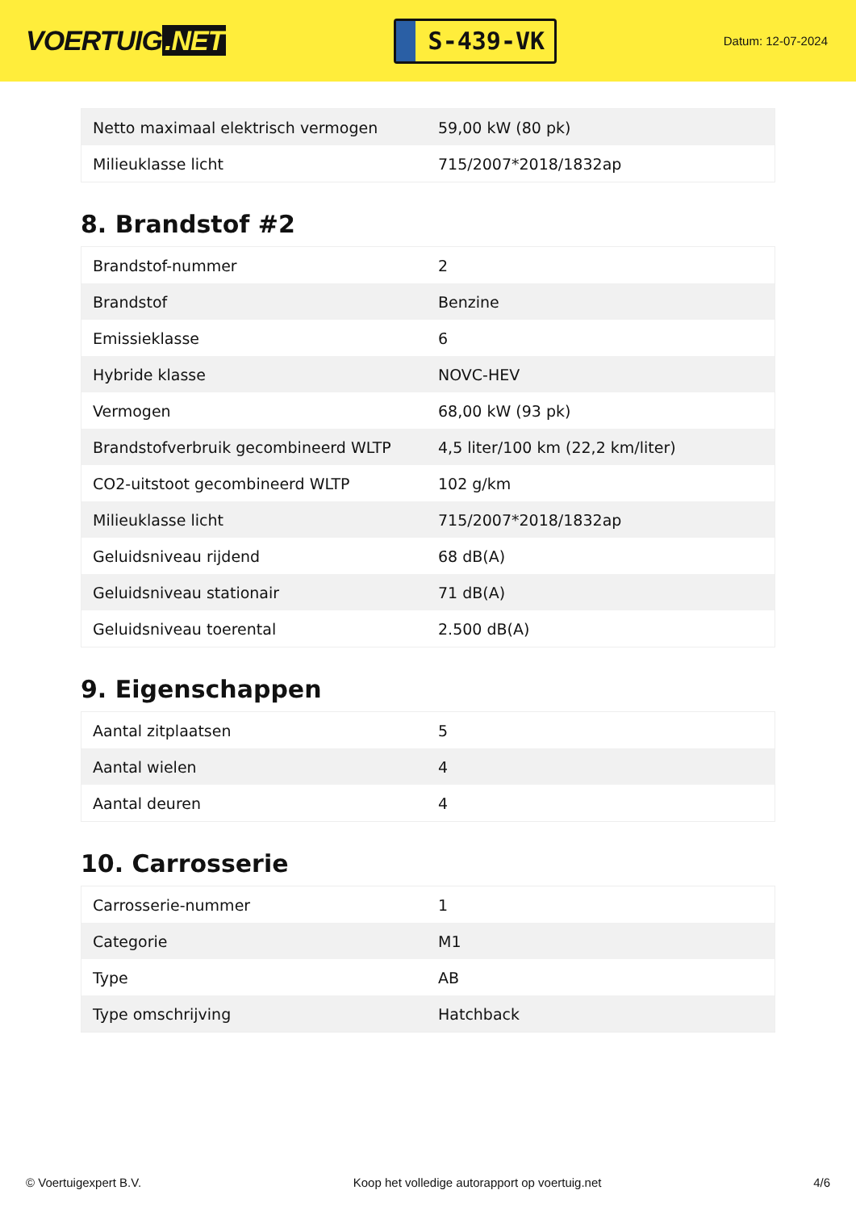VOERTUIG.NET
S-439-VK
Datum: 12-07-2024
| Netto maximaal elektrisch vermogen | 59,00 kW (80 pk) |
| Milieuklasse licht | 715/2007*2018/1832ap |
8. Brandstof #2
| Brandstof-nummer | 2 |
| Brandstof | Benzine |
| Emissieklasse | 6 |
| Hybride klasse | NOVC-HEV |
| Vermogen | 68,00 kW (93 pk) |
| Brandstofverbruik gecombineerd WLTP | 4,5 liter/100 km (22,2 km/liter) |
| CO2-uitstoot gecombineerd WLTP | 102 g/km |
| Milieuklasse licht | 715/2007*2018/1832ap |
| Geluidsniveau rijdend | 68 dB(A) |
| Geluidsniveau stationair | 71 dB(A) |
| Geluidsniveau toerental | 2.500 dB(A) |
9. Eigenschappen
| Aantal zitplaatsen | 5 |
| Aantal wielen | 4 |
| Aantal deuren | 4 |
10. Carrosserie
| Carrosserie-nummer | 1 |
| Categorie | M1 |
| Type | AB |
| Type omschrijving | Hatchback |
© Voertuigexpert B.V. Koop het volledige autorapport op voertuig.net 4/6